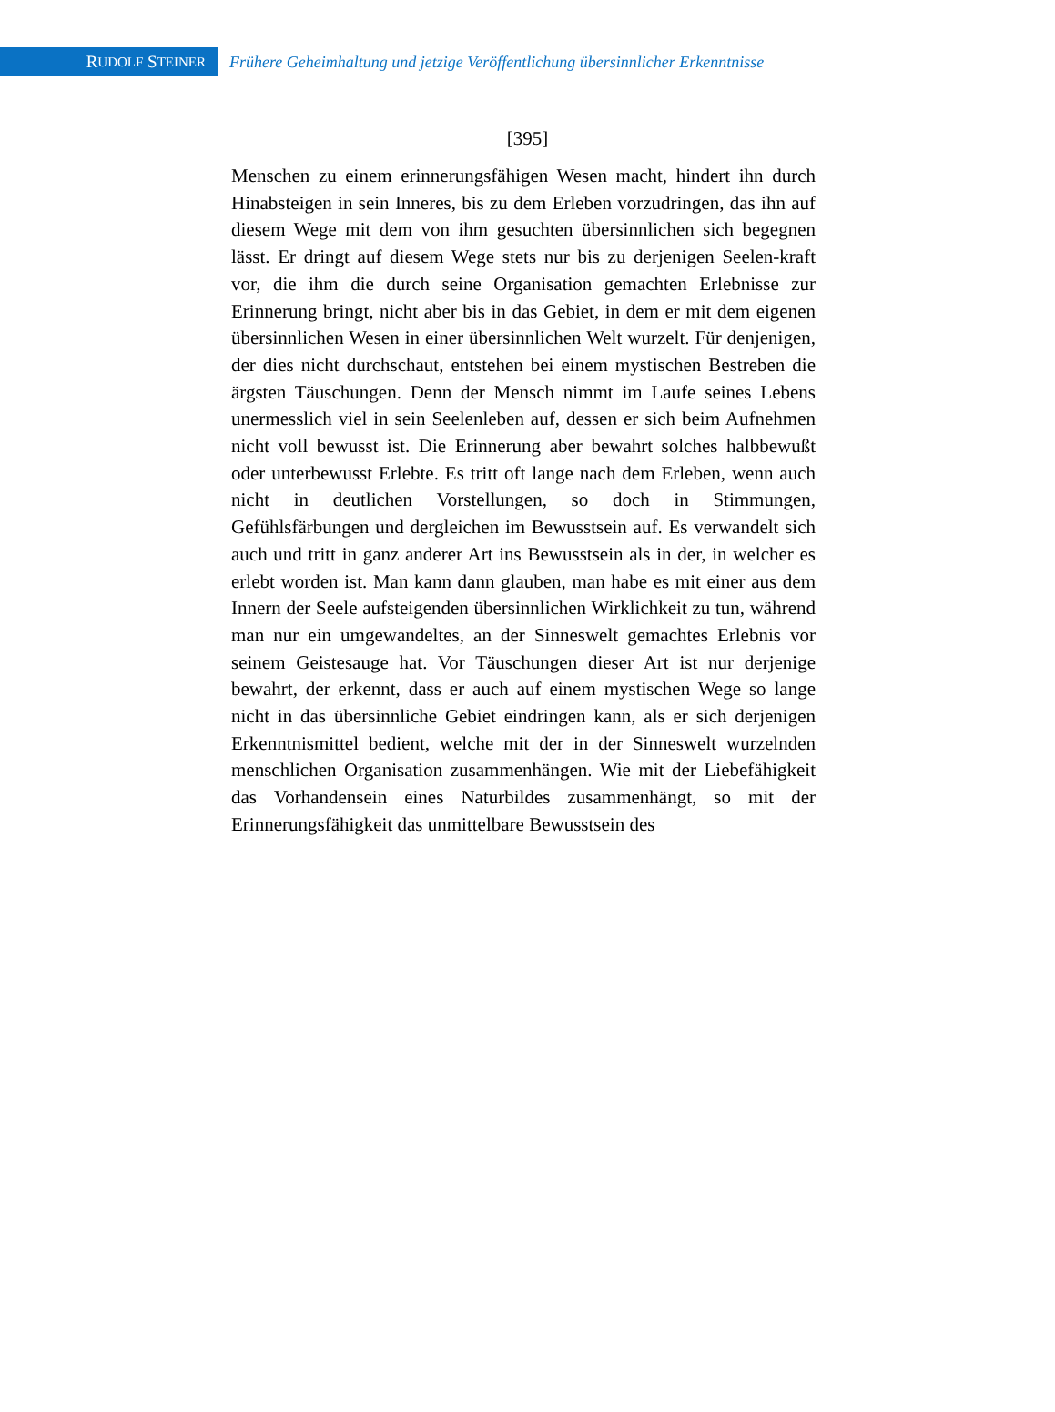R UDOLF S TEINER
Frühere Geheimhaltung und jetzige Veröffentlichung übersinnlicher Erkenntnisse
[395]
Menschen zu einem erinnerungsfähigen Wesen macht, hindert ihn durch Hinabsteigen in sein Inneres, bis zu dem Erleben vorzudringen, das ihn auf diesem Wege mit dem von ihm gesuchten übersinnlichen sich begegnen lässt. Er dringt auf diesem Wege stets nur bis zu derjenigen Seelen-kraft vor, die ihm die durch seine Organisation gemachten Erlebnisse zur Erinnerung bringt, nicht aber bis in das Gebiet, in dem er mit dem eigenen übersinnlichen Wesen in einer übersinnlichen Welt wurzelt. Für denjenigen, der dies nicht durchschaut, entstehen bei einem mystischen Bestreben die ärgsten Täuschungen. Denn der Mensch nimmt im Laufe seines Lebens unermesslich viel in sein Seelenleben auf, dessen er sich beim Aufnehmen nicht voll bewusst ist. Die Erinnerung aber bewahrt solches halbbewußt oder unterbewusst Erlebte. Es tritt oft lange nach dem Erleben, wenn auch nicht in deutlichen Vorstellungen, so doch in Stimmungen, Gefühlsfärbungen und dergleichen im Bewusstsein auf. Es verwandelt sich auch und tritt in ganz anderer Art ins Bewusstsein als in der, in welcher es erlebt worden ist. Man kann dann glauben, man habe es mit einer aus dem Innern der Seele aufsteigenden übersinnlichen Wirklichkeit zu tun, während man nur ein umgewandeltes, an der Sinneswelt gemachtes Erlebnis vor seinem Geistesauge hat. Vor Täuschungen dieser Art ist nur derjenige bewahrt, der erkennt, dass er auch auf einem mystischen Wege so lange nicht in das übersinnliche Gebiet eindringen kann, als er sich derjenigen Erkenntnismittel bedient, welche mit der in der Sinneswelt wurzelnden menschlichen Organisation zusammenhängen. Wie mit der Liebefähigkeit das Vorhandensein eines Naturbildes zusammenhängt, so mit der Erinnerungsfähigkeit das unmittelbare Bewusstsein des